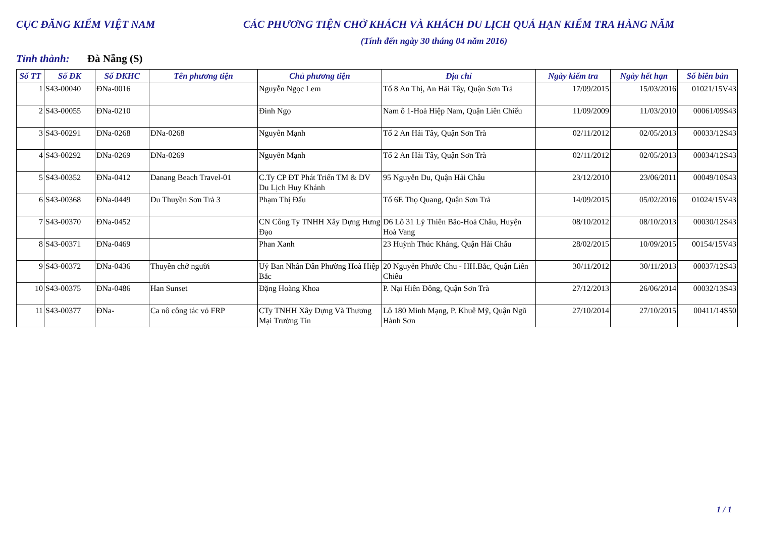CỤC ĐĂNG KIỂM VIỆT NAM CÁC PHƯƠNG TIỆN CHỞ KHÁCH VÀ KHÁCH DU LỊCH QUÁ HẠN KIỂM TRA HÀNG NĂM
(Tính đến ngày 30 tháng 04 năm 2016)
Tỉnh thành: Đà Nẵng (S)
| Số TT | Số ĐK | Số ĐKHC | Tên phương tiện | Chủ phương tiện | Địa chỉ | Ngày kiểm tra | Ngày hết hạn | Số biên bản |
| --- | --- | --- | --- | --- | --- | --- | --- | --- |
| 1 | S43-00040 | ĐNa-0016 | | Nguyễn Ngọc Lem | Tổ 8 An Thị, An Hải Tây, Quận Sơn Trà | 17/09/2015 | 15/03/2016 | 01021/15V43 |
| 2 | S43-00055 | ĐNa-0210 | | Đinh Ngọ | Nam ô 1-Hoà Hiệp Nam, Quận Liên Chiểu | 11/09/2009 | 11/03/2010 | 00061/09S43 |
| 3 | S43-00291 | ĐNa-0268 | ĐNa-0268 | Nguyễn Mạnh | Tổ 2 An Hải Tây, Quận Sơn Trà | 02/11/2012 | 02/05/2013 | 00033/12S43 |
| 4 | S43-00292 | ĐNa-0269 | ĐNa-0269 | Nguyễn Mạnh | Tổ 2 An Hải Tây, Quận Sơn Trà | 02/11/2012 | 02/05/2013 | 00034/12S43 |
| 5 | S43-00352 | ĐNa-0412 | Danang Beach Travel-01 | C.Ty CP ĐT Phát Triển TM & DV Du Lịch Huy Khánh | 95 Nguyễn Du, Quận Hải Châu | 23/12/2010 | 23/06/2011 | 00049/10S43 |
| 6 | S43-00368 | ĐNa-0449 | Du Thuyền Sơn Trà 3 | Phạm Thị Đẩu | Tổ 6E Thọ Quang, Quận Sơn Trà | 14/09/2015 | 05/02/2016 | 01024/15V43 |
| 7 | S43-00370 | ĐNa-0452 | | CN Công Ty TNHH Xây Dựng Hưng Đạo | D6 Lô 31 Lý Thiên Bão-Hoà Châu, Huyện Hoà Vang | 08/10/2012 | 08/10/2013 | 00030/12S43 |
| 8 | S43-00371 | ĐNa-0469 | | Phan Xanh | 23 Huỳnh Thúc Kháng, Quận Hải Châu | 28/02/2015 | 10/09/2015 | 00154/15V43 |
| 9 | S43-00372 | ĐNa-0436 | Thuyền chở người | Uỷ Ban Nhân Dân Phường Hoà Hiệp Bắc | 20 Nguyễn Phước Chu - HH.Bắc, Quận Liên Chiểu | 30/11/2012 | 30/11/2013 | 00037/12S43 |
| 10 | S43-00375 | ĐNa-0486 | Han Sunset | Đặng Hoàng Khoa | P. Nại Hiên Đông, Quận Sơn Trà | 27/12/2013 | 26/06/2014 | 00032/13S43 |
| 11 | S43-00377 | ĐNa- | Ca nô công tác vỏ FRP | CTy TNHH Xây Dựng Và Thương Mại Trường Tín | Lô 180 Minh Mạng, P. Khuê Mỹ, Quận Ngũ Hành Sơn | 27/10/2014 | 27/10/2015 | 00411/14S50 |
1 / 1